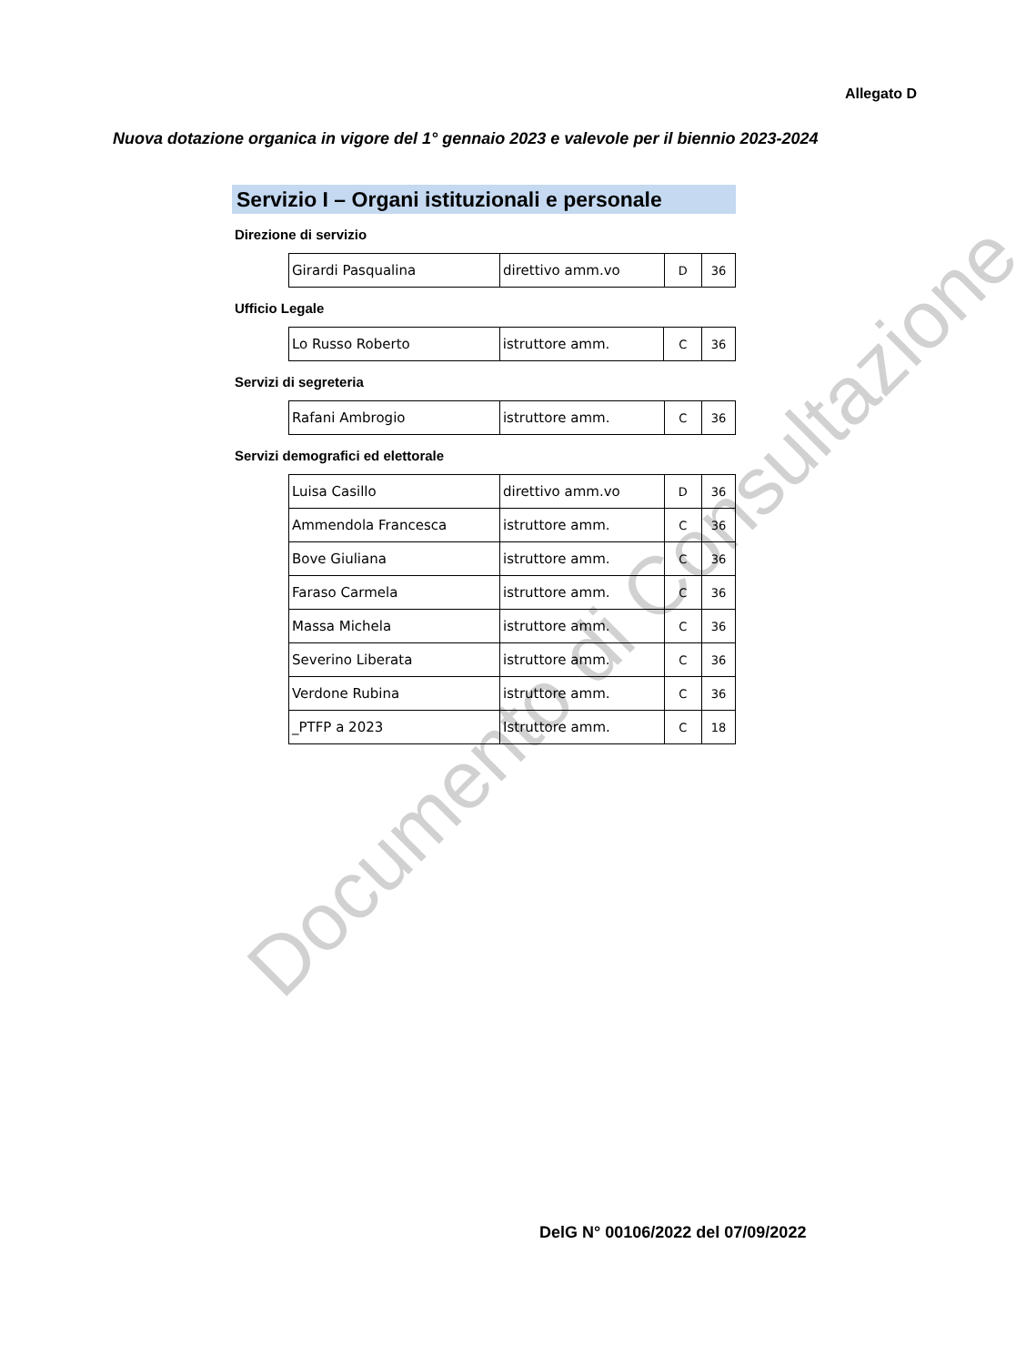Allegato D
Nuova dotazione organica in vigore del 1° gennaio 2023 e valevole per il biennio 2023-2024
Servizio I – Organi istituzionali e personale
Direzione di servizio
| Girardi Pasqualina | direttivo amm.vo | D | 36 |
Ufficio Legale
| Lo Russo Roberto | istruttore amm. | C | 36 |
Servizi di segreteria
| Rafani Ambrogio | istruttore amm. | C | 36 |
Servizi demografici ed elettorale
| Luisa Casillo | direttivo amm.vo | D | 36 |
| Ammendola Francesca | istruttore amm. | C | 36 |
| Bove Giuliana | istruttore amm. | C | 36 |
| Faraso Carmela | istruttore amm. | C | 36 |
| Massa Michela | istruttore amm. | C | 36 |
| Severino Liberata | istruttore amm. | C | 36 |
| Verdone Rubina | istruttore amm. | C | 36 |
| _PTFP a 2023 | Istruttore amm. | C | 18 |
DelG N° 00106/2022 del 07/09/2022
Documento di Consultazione